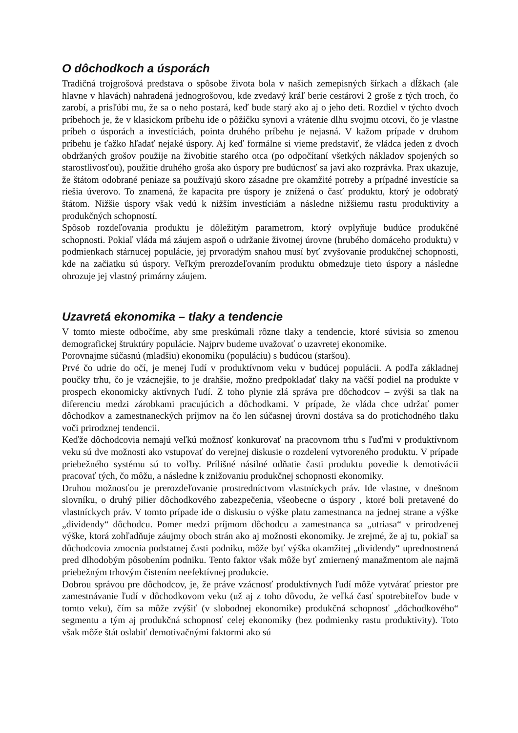O dôchodkoch a úsporách
Tradičná trojgrošová predstava o spôsobe života bola v našich zemepisných šírkach a dĺžkach (ale hlavne v hlavách) nahradená jednogrošovou, kde zvedavý kráľ berie cestárovi 2 groše z tých troch, čo zarobí, a prisľúbi mu, že sa o neho postará, keď bude starý ako aj o jeho deti. Rozdiel v týchto dvoch príbehoch je, že v klasickom príbehu ide o pôžičku synovi a vrátenie dlhu svojmu otcovi, čo je vlastne príbeh o úsporách a investíciách, pointa druhého príbehu je nejasná. V kažom prípade v druhom príbehu je ťažko hľadať nejaké úspory. Aj keď formálne si vieme predstaviť, že vládca jeden z dvoch obdržaných grošov použije na živobitie starého otca (po odpočítaní všetkých nákladov spojených so starostlivosťou), použitie druhého groša ako úspory pre budúcnosť sa javí ako rozprávka. Prax ukazuje, že štátom odobrané peniaze sa používajú skoro zásadne pre okamžité potreby a prípadné investície sa riešia úverovo. To znamená, že kapacita pre úspory je znížená o časť produktu, ktorý je odobratý štátom. Nižšie úspory však vedú k nižším investíciám a následne nižšiemu rastu produktivity a produkčných schopností.
Spôsob rozdeľovania produktu je dôležitým parametrom, ktorý ovplyňuje budúce produkčné schopnosti. Pokiaľ vláda má záujem aspoň o udržanie životnej úrovne (hrubého domáceho produktu) v podmienkach stárnucej populácie, jej prvoradým snahou musí byť zvyšovanie produkčnej schopnosti, kde na začiatku sú úspory. Veľkým prerozdeľovaním produktu obmedzuje tieto úspory a následne ohrozuje jej vlastný primárny záujem.
Uzavretá ekonomika – tlaky a tendencie
V tomto mieste odbočíme, aby sme preskúmali rôzne tlaky a tendencie, ktoré súvisia so zmenou demografickej štruktúry populácie. Najprv budeme uvažovať o uzavretej ekonomike.
Porovnajme súčasnú (mladšiu) ekonomiku (populáciu) s budúcou (staršou).
Prvé čo udrie do očí, je menej ľudí v produktívnom veku v budúcej populácii. A podľa základnej poučky trhu, čo je vzácnejšie, to je drahšie, možno predpokladať tlaky na väčší podiel na produkte v prospech ekonomicky aktívnych ľudí. Z toho plynie zlá správa pre dôchodcov – zvýši sa tlak na diferenciu medzi zárobkami pracujúcich a dôchodkami. V prípade, že vláda chce udržať pomer dôchodkov a zamestnaneckých príjmov na čo len súčasnej úrovni dostáva sa do protichodného tlaku voči prirodznej tendencii.
Keďže dôchodcovia nemajú veľkú možnosť konkurovať na pracovnom trhu s ľuďmi v produktívnom veku sú dve možnosti ako vstupovať do verejnej diskusie o rozdelení vytvoreného produktu. V prípade priebežného systému sú to voľby. Prílišné násilné odňatie časti produktu povedie k demotivácii pracovať tých, čo môžu, a následne k znižovaniu produkčnej schopnosti ekonomiky.
Druhou možnosťou je prerozdeľovanie prostredníctvom vlastníckych práv. Ide vlastne, v dnešnom slovníku, o druhý pilier dôchodkového zabezpečenia, všeobecne o úspory , ktoré boli pretavené do vlastníckych práv. V tomto prípade ide o diskusiu o výške platu zamestnanca na jednej strane a výške „dividendy“ dôchodcu. Pomer medzi príjmom dôchodcu a zamestnanca sa „utriasa“ v prirodzenej výške, ktorá zohľadňuje záujmy oboch strán ako aj možnosti ekonomiky. Je zrejmé, že aj tu, pokiaľ sa dôchodcovia zmocnia podstatnej časti podniku, môže byť výška okamžitej „dividendy“ uprednostnená pred dlhodobým pôsobením podniku. Tento faktor však môže byť zmiernený manažmentom ale najmä priebežným trhovým čistením neefektívnej produkcie.
Dobrou správou pre dôchodcov, je, že práve vzácnosť produktívnych ľudí môže vytvárať priestor pre zamestnávanie ľudí v dôchodkovom veku (už aj z toho dôvodu, že veľká časť spotrebiteľov bude v tomto veku), čím sa môže zvýšiť (v slobodnej ekonomike) produkčná schopnosť „dôchodkového“ segmentu a tým aj produkčná schopnosť celej ekonomiky (bez podmienky rastu produktivity). Toto však môže štát oslabiť demotivačnými faktormi ako sú